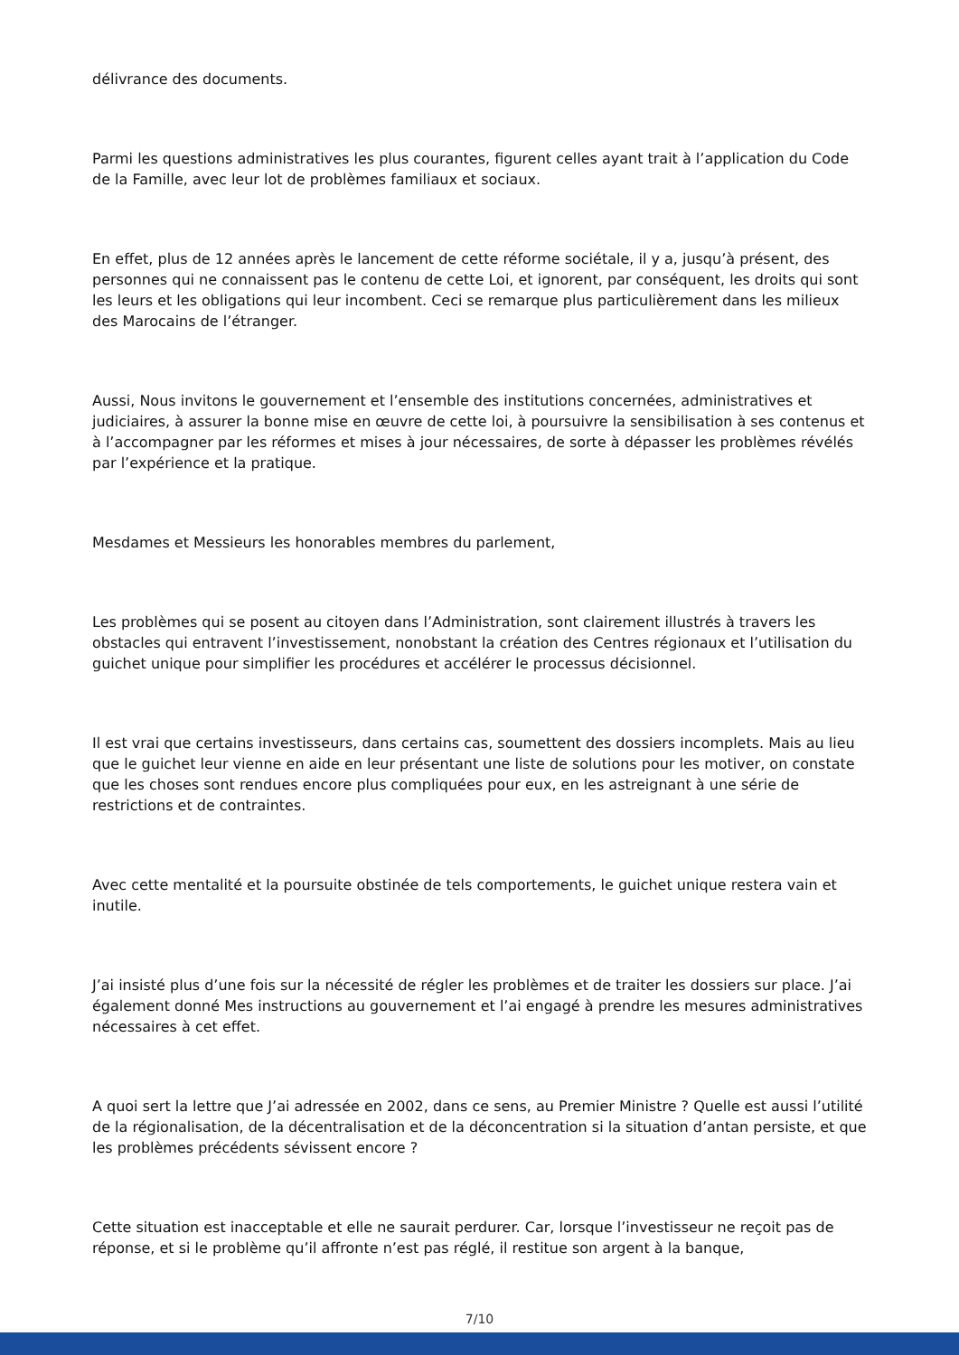délivrance des documents.
Parmi les questions administratives les plus courantes, figurent celles ayant trait à l’application du Code de la Famille, avec leur lot de problèmes familiaux et sociaux.
En effet, plus de 12 années après le lancement de cette réforme sociétale, il y a, jusqu’à présent, des personnes qui ne connaissent pas le contenu de cette Loi, et ignorent, par conséquent, les droits qui sont les leurs et les obligations qui leur incombent. Ceci se remarque plus particulièrement dans les milieux des Marocains de l’étranger.
Aussi, Nous invitons le gouvernement et l’ensemble des institutions concernées, administratives et judiciaires, à assurer la bonne mise en œuvre de cette loi, à poursuivre la sensibilisation à ses contenus et à l’accompagner par les réformes et mises à jour nécessaires, de sorte à dépasser les problèmes révélés par l’expérience et la pratique.
Mesdames et Messieurs les honorables membres du parlement,
Les problèmes qui se posent au citoyen dans l’Administration, sont clairement illustrés à travers les obstacles qui entravent l’investissement, nonobstant la création des Centres régionaux et l’utilisation du guichet unique pour simplifier les procédures et accélérer le processus décisionnel.
Il est vrai que certains investisseurs, dans certains cas, soumettent des dossiers incomplets. Mais au lieu que le guichet leur vienne en aide en leur présentant une liste de solutions pour les motiver, on constate que les choses sont rendues encore plus compliquées pour eux, en les astreignant à une série de restrictions et de contraintes.
Avec cette mentalité et la poursuite obstinée de tels comportements, le guichet unique restera vain et inutile.
J’ai insisté plus d’une fois sur la nécessité de régler les problèmes et de traiter les dossiers sur place. J’ai également donné Mes instructions au gouvernement et l’ai engagé à prendre les mesures administratives nécessaires à cet effet.
A quoi sert la lettre que J’ai adressée en 2002, dans ce sens, au Premier Ministre ? Quelle est aussi l’utilité de la régionalisation, de la décentralisation et de la déconcentration si la situation d’antan persiste, et que les problèmes précédents sévissent encore ?
Cette situation est inacceptable et elle ne saurait perdurer. Car, lorsque l’investisseur ne reçoit pas de réponse, et si le problème qu’il affronte n’est pas réglé, il restitue son argent à la banque,
7/10